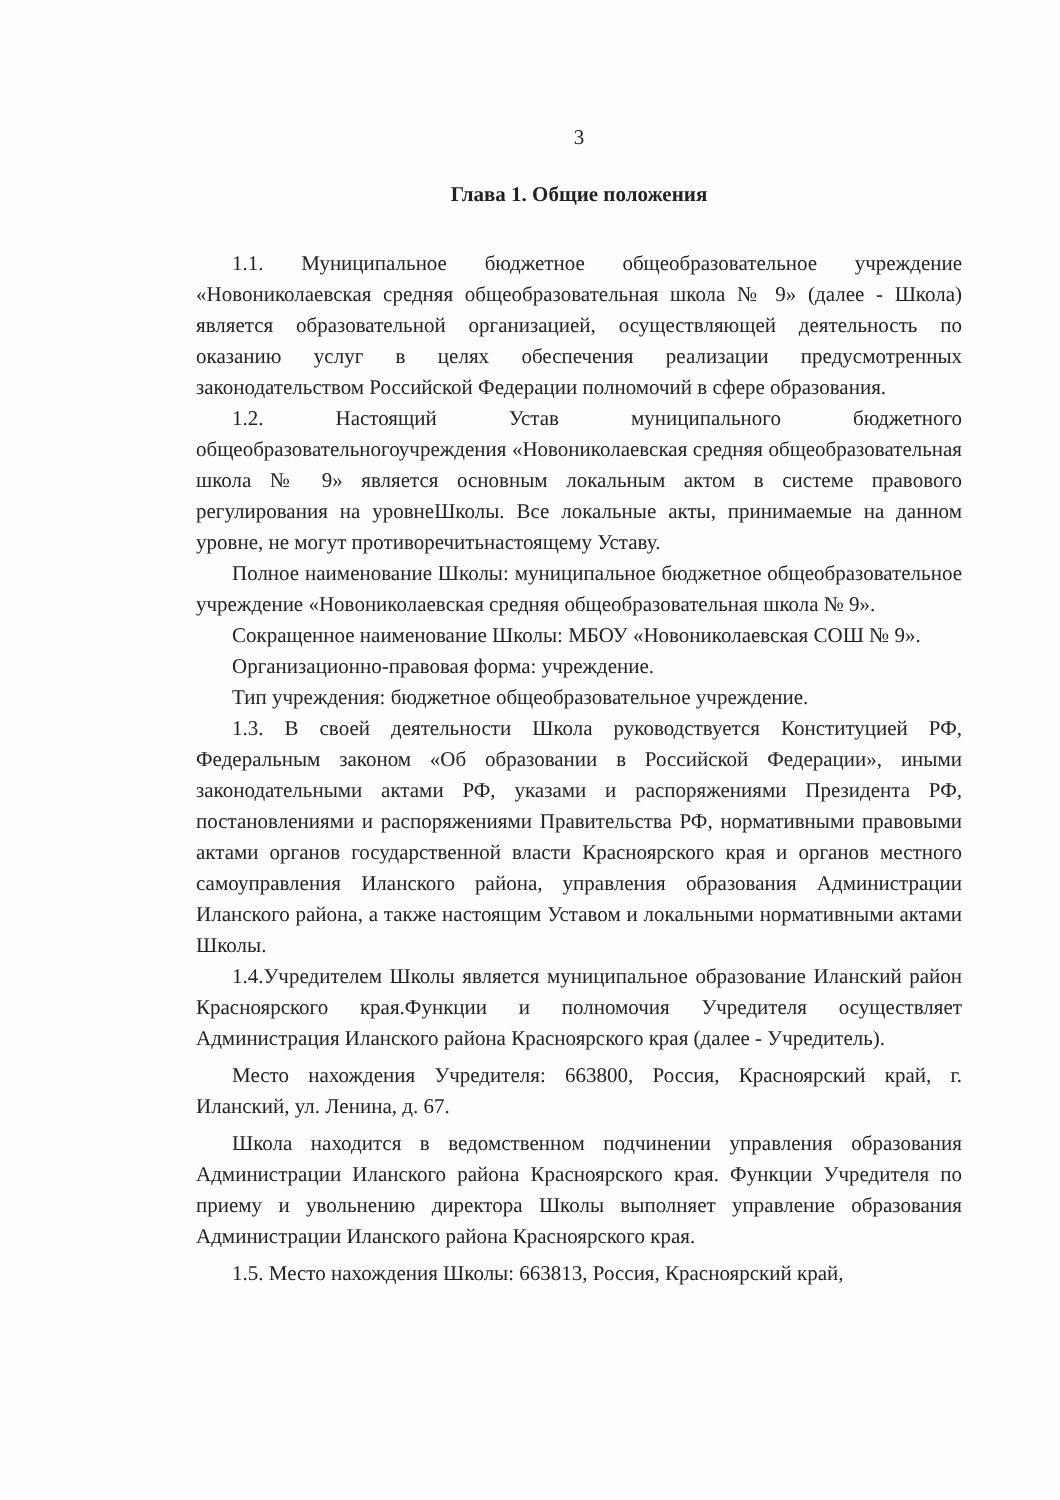3
Глава 1. Общие положения
1.1. Муниципальное бюджетное общеобразовательное учреждение «Новониколаевская средняя общеобразовательная школа № 9» (далее - Школа) является образовательной организацией, осуществляющей деятельность по оказанию услуг в целях обеспечения реализации предусмотренных законодательством Российской Федерации полномочий в сфере образования.
1.2. Настоящий Устав муниципального бюджетного общеобразовательногоучреждения «Новониколаевская средняя общеобразовательная школа № 9» является основным локальным актом в системе правового регулирования на уровнеШколы. Все локальные акты, принимаемые на данном уровне, не могут противоречитьнастоящему Уставу.
Полное наименование Школы: муниципальное бюджетное общеобразовательное учреждение «Новониколаевская средняя общеобразовательная школа № 9».
Сокращенное наименование Школы: МБОУ «Новониколаевская СОШ № 9».
Организационно-правовая форма: учреждение.
Тип учреждения: бюджетное общеобразовательное учреждение.
1.3. В своей деятельности Школа руководствуется Конституцией РФ, Федеральным законом «Об образовании в Российской Федерации», иными законодательными актами РФ, указами и распоряжениями Президента РФ, постановлениями и распоряжениями Правительства РФ, нормативными правовыми актами органов государственной власти Красноярского края и органов местного самоуправления Иланского района, управления образования Администрации Иланского района, а также настоящим Уставом и локальными нормативными актами Школы.
1.4.Учредителем Школы является муниципальное образование Иланский район Красноярского края.Функции и полномочия Учредителя осуществляет Администрация Иланского района Красноярского края (далее - Учредитель).
Место нахождения Учредителя: 663800, Россия, Красноярский край, г. Иланский, ул. Ленина, д. 67.
Школа находится в ведомственном подчинении управления образования Администрации Иланского района Красноярского края. Функции Учредителя по приему и увольнению директора Школы выполняет управление образования Администрации Иланского района Красноярского края.
1.5. Место нахождения Школы: 663813, Россия, Красноярский край,